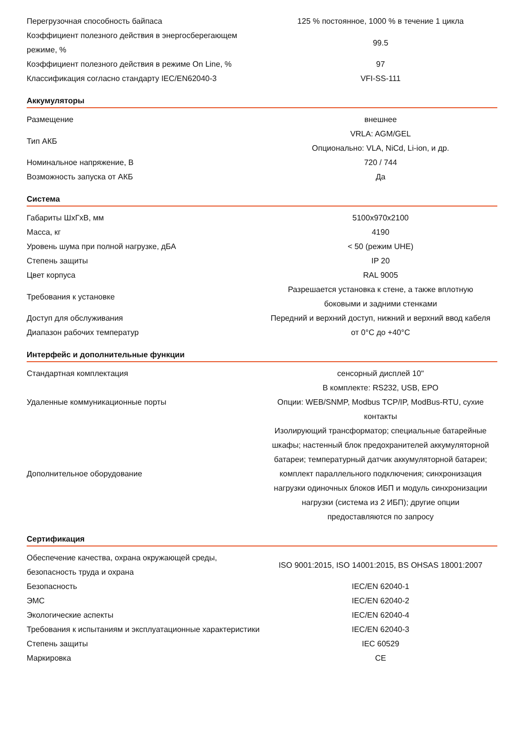| Перегрузочная способность байпаса | 125 % постоянное, 1000 % в течение 1 цикла |
| Коэффициент полезного действия в энергосберегающем режиме, % | 99.5 |
| Коэффициент полезного действия в режиме On Line, % | 97 |
| Классификация согласно стандарту IEC/EN62040-3 | VFI-SS-111 |
| Аккумуляторы | |
| Размещение | внешнее |
| Тип АКБ | VRLA: AGM/GEL Опционально: VLA, NiCd, Li-ion, и др. |
| Номинальное напряжение, В | 720 / 744 |
| Возможность запуска от АКБ | Да |
| Система | |
| Габариты ШхГхВ, мм | 5100x970x2100 |
| Масса, кг | 4190 |
| Уровень шума при полной нагрузке, дБА | < 50 (режим UHE) |
| Степень защиты | IP 20 |
| Цвет корпуса | RAL 9005 |
| Требования к установке | Разрешается установка к стене, а также вплотную боковыми и задними стенками |
| Доступ для обслуживания | Передний и верхний доступ, нижний и верхний ввод кабеля |
| Диапазон рабочих температур | от 0°C до +40°C |
| Интерфейс и дополнительные функции | |
| Стандартная комплектация | сенсорный дисплей 10" |
| Удаленные коммуникационные порты | В комплекте: RS232, USB, EPO Опции: WEB/SNMP, Modbus TCP/IP, ModBus-RTU, сухие контакты |
| Дополнительное оборудование | Изолирующий трансформатор; специальные батарейные шкафы; настенный блок предохранителей аккумуляторной батареи; температурный датчик аккумуляторной батареи; комплект параллельного подключения; синхронизация нагрузки одиночных блоков ИБП и модуль синхронизации нагрузки (система из 2 ИБП); другие опции предоставляются по запросу |
| Сертификация | |
| Обеспечение качества, охрана окружающей среды, безопасность труда и охрана | ISO 9001:2015, ISO 14001:2015, BS OHSAS 18001:2007 |
| Безопасность | IEC/EN 62040-1 |
| ЭМС | IEC/EN 62040-2 |
| Экологические аспекты | IEC/EN 62040-4 |
| Требования к испытаниям и эксплуатационные характеристики | IEC/EN 62040-3 |
| Степень защиты | IEC 60529 |
| Маркировка | CE |